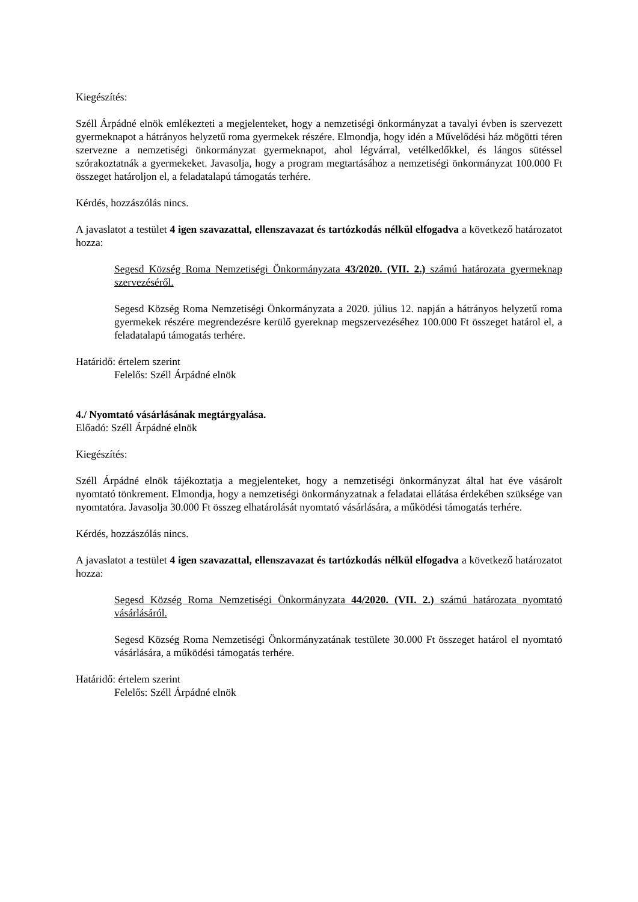Kiegészítés:
Széll Árpádné elnök emlékezteti a megjelenteket, hogy a nemzetiségi önkormányzat a tavalyi évben is szervezett gyermeknapot a hátrányos helyzetű roma gyermekek részére. Elmondja, hogy idén a Művelődési ház mögötti téren szervezne a nemzetiségi önkormányzat gyermeknapot, ahol légvárral, vetélkedőkkel, és lángos sütéssel szórakoztatnák a gyermekeket. Javasolja, hogy a program megtartásához a nemzetiségi önkormányzat 100.000 Ft összeget határoljon el, a feladatalapú támogatás terhére.
Kérdés, hozzászólás nincs.
A javaslatot a testület 4 igen szavazattal, ellenszavazat és tartózkodás nélkül elfogadva a következő határozatot hozza:
Segesd Község Roma Nemzetiségi Önkormányzata 43/2020. (VII. 2.) számú határozata gyermeknap szervezéséről.
Segesd Község Roma Nemzetiségi Önkormányzata a 2020. július 12. napján a hátrányos helyzetű roma gyermekek részére megrendezésre kerülő gyereknap megszervezéséhez 100.000 Ft összeget határol el, a feladatalapú támogatás terhére.
Határidő: értelem szerint
Felelős: Széll Árpádné elnök
4./ Nyomtató vásárlásának megtárgyalása.
Előadó: Széll Árpádné elnök
Kiegészítés:
Széll Árpádné elnök tájékoztatja a megjelenteket, hogy a nemzetiségi önkormányzat által hat éve vásárolt nyomtató tönkrement. Elmondja, hogy a nemzetiségi önkormányzatnak a feladatai ellátása érdekében szüksége van nyomtatóra. Javasolja 30.000 Ft összeg elhatárolását nyomtató vásárlására, a működési támogatás terhére.
Kérdés, hozzászólás nincs.
A javaslatot a testület 4 igen szavazattal, ellenszavazat és tartózkodás nélkül elfogadva a következő határozatot hozza:
Segesd Község Roma Nemzetiségi Önkormányzata 44/2020. (VII. 2.) számú határozata nyomtató vásárlásáról.
Segesd Község Roma Nemzetiségi Önkormányzatának testülete 30.000 Ft összeget határol el nyomtató vásárlására, a működési támogatás terhére.
Határidő: értelem szerint
Felelős: Széll Árpádné elnök